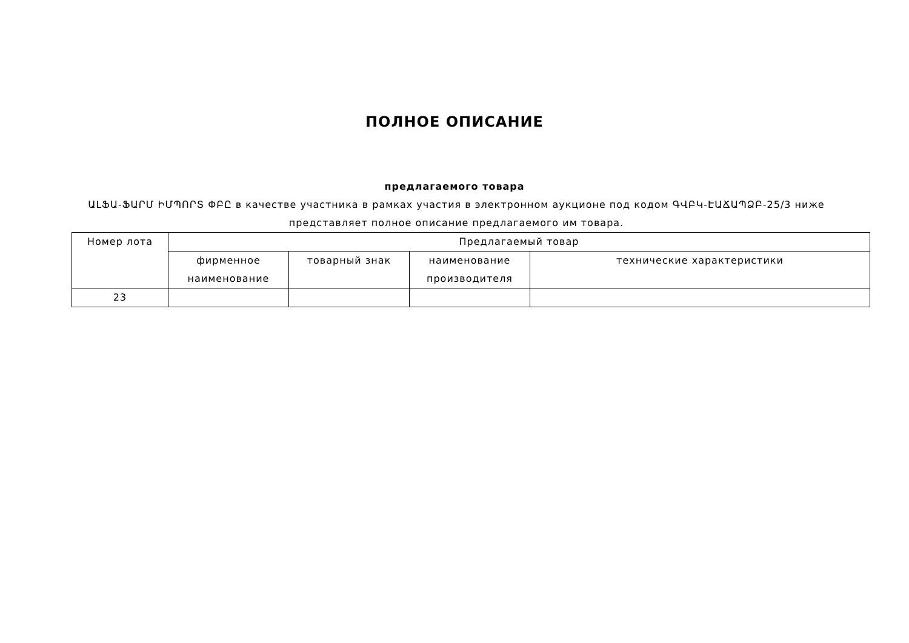ПОЛНОЕ ОПИСАНИЕ
предлагаемого товара
ԱԼՖԱ-ՖԱՐՄ ԻՄՊՈՐՏ ՓԲԸ в качестве участника в рамках участия в электронном аукционе под кодом ԳՎԲԿ-ԷԱՃԱՊՁԲ-25/3 ниже представляет полное описание предлагаемого им товара.
| Номер лота | Предлагаемый товар | | | |
| --- | --- | --- | --- | --- |
| | фирменное наименование | товарный знак | наименование производителя | технические характеристики |
| 23 | | | | |